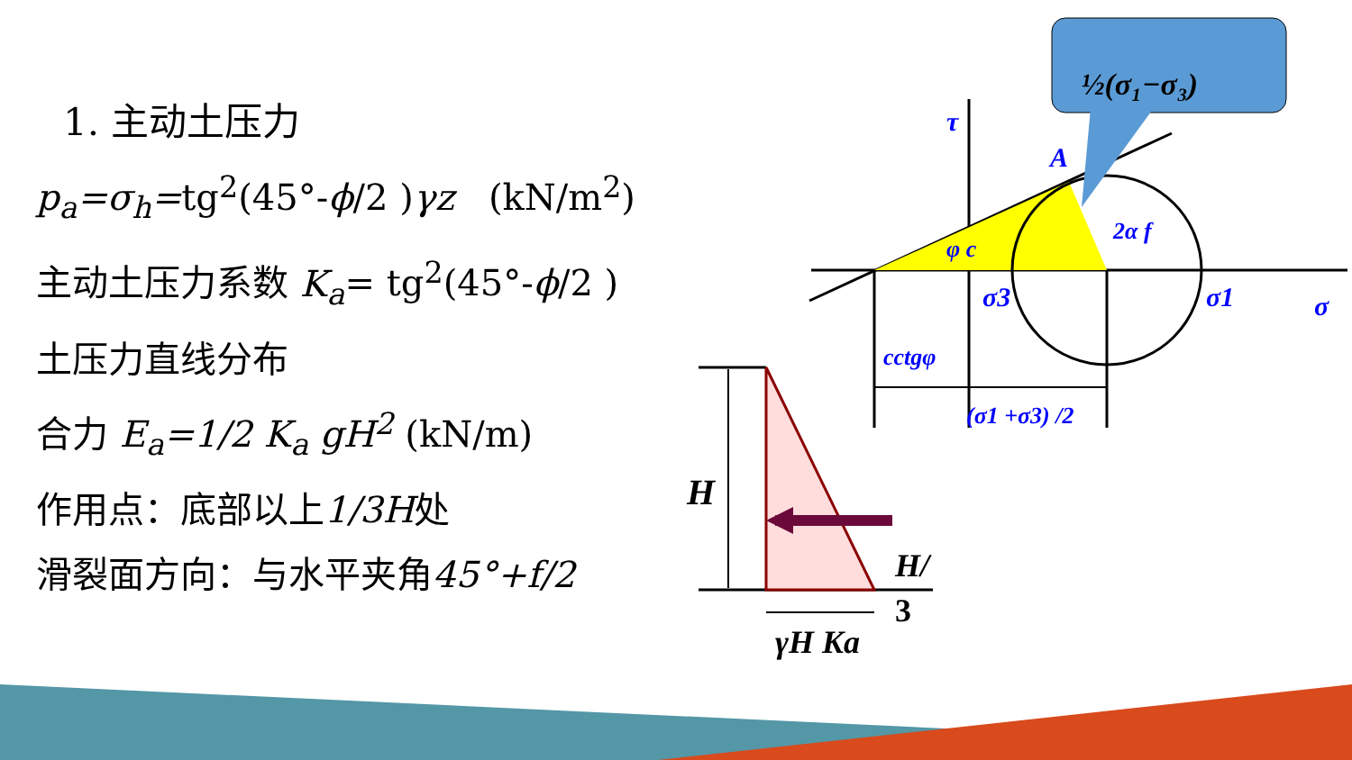½(σ₁−σ₃)
τ
A
φ c
2α f
σ3
σ1
σ
cctgφ
(σ1 +σ3) /2
H
H/
3
γH Ka
1. 主动土压力
p<sub>a</sub>=σ<sub>h</sub>=tg<sup>2</sup>(45°-ϕ/2 )γz (kN/m<sup>2</sup>)
主动土压力系数 K<sub>a</sub>= tg<sup>2</sup>(45°-ϕ/2 )
土压力直线分布
合力 E<sub>a</sub>=1/2 K<sub>a</sub> gH<sup>2</sup> (kN/m)
作用点：底部以上1/3H处
滑裂面方向：与水平夹角45°+f/2